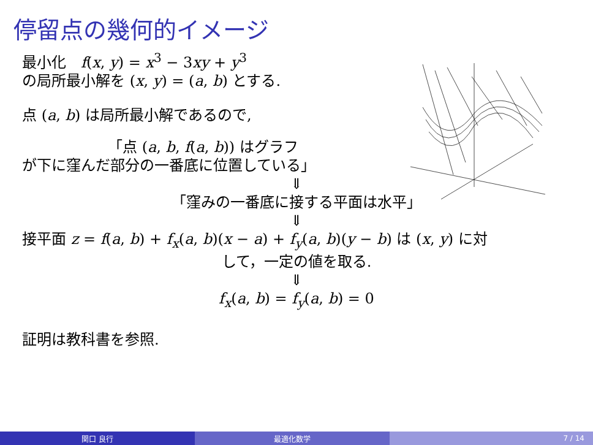停留点の幾何的イメージ
最小化　f(x, y) = x<sup>3</sup> − 3xy + y<sup>3</sup>
の局所最小解を (x, y) = (a, b) とする.
点 (a, b) は局所最小解であるので,
「点 (a, b, f(a, b)) はグラフ
が下に窪んだ部分の一番底に位置している」
⇓
「窪みの一番底に接する平面は水平」
⇓
接平面 z = f(a, b) + f<sub>x</sub>(a, b)(x − a) + f<sub>y</sub>(a, b)(y − b) は (x, y) に対
して，一定の値を取る.
⇓
f<sub>x</sub>(a, b) = f<sub>y</sub>(a, b) = 0
証明は教科書を参照.
関口 良行 最適化数学 7 / 14